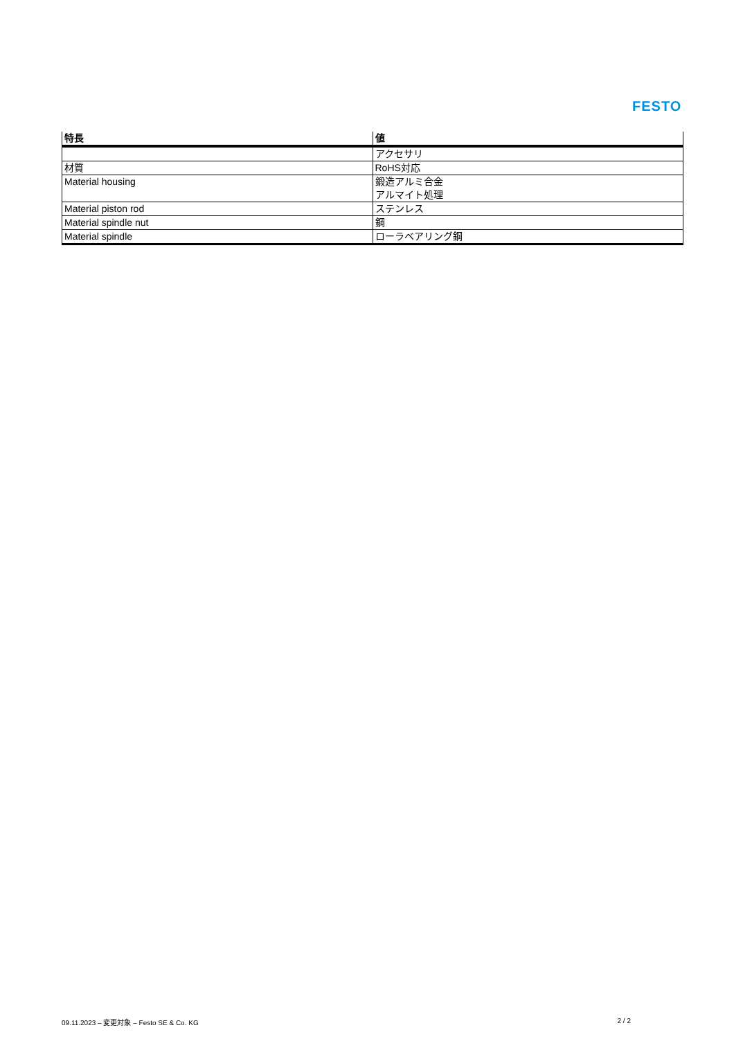FESTO
| 特長 | 値 |
| --- | --- |
| | アクセサリ |
| 材質 | RoHS対応 |
| Material housing | 鍛造アルミ合金 アルマイト処理 |
| Material piston rod | ステンレス |
| Material spindle nut | 鋼 |
| Material spindle | ローラベアリング鋼 |
09.11.2023 – 変更対象 – Festo SE & Co. KG 2 / 2